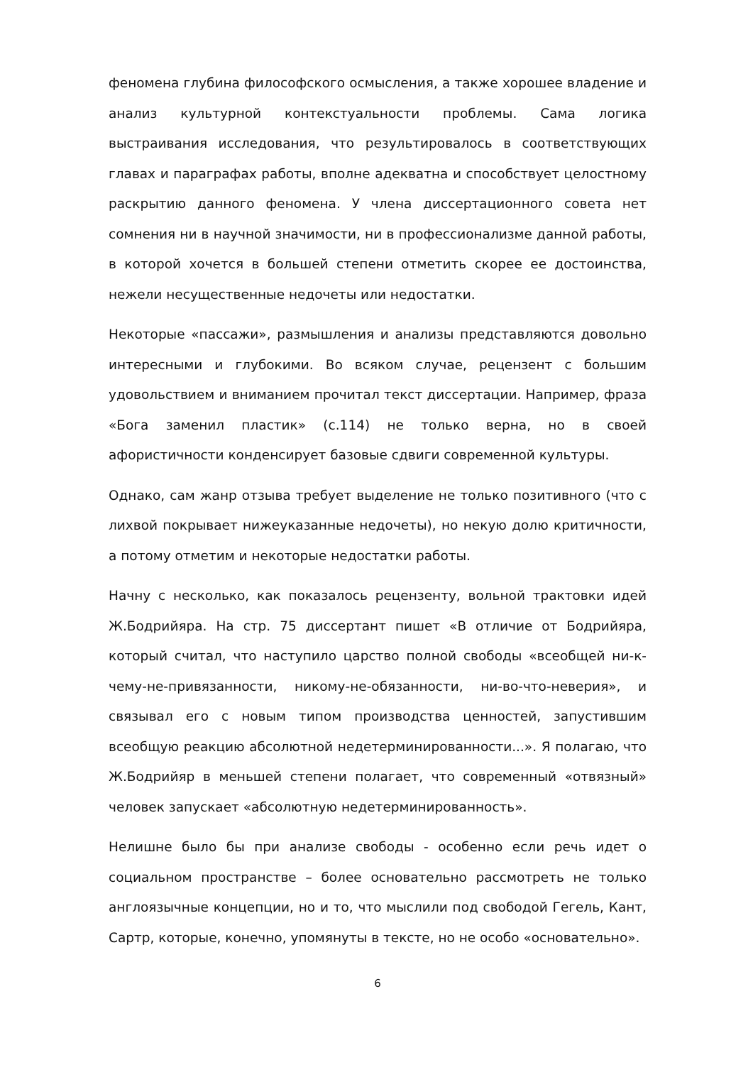феномена глубина философского осмысления, а также хорошее владение и анализ культурной контекстуальности проблемы. Сама логика выстраивания исследования, что результировалось в соответствующих главах и параграфах работы, вполне адекватна и способствует целостному раскрытию данного феномена. У члена диссертационного совета нет сомнения ни в научной значимости, ни в профессионализме данной работы, в которой хочется в большей степени отметить скорее ее достоинства, нежели несущественные недочеты или недостатки.
Некоторые «пассажи», размышления и анализы представляются довольно интересными и глубокими. Во всяком случае, рецензент с большим удовольствием и вниманием прочитал текст диссертации. Например, фраза «Бога заменил пластик» (с.114) не только верна, но в своей афористичности конденсирует базовые сдвиги современной культуры.
Однако, сам жанр отзыва требует выделение не только позитивного (что с лихвой покрывает нижеуказанные недочеты), но некую долю критичности, а потому отметим и некоторые недостатки работы.
Начну с несколько, как показалось рецензенту, вольной трактовки идей Ж.Бодрийяра. На стр. 75 диссертант пишет «В отличие от Бодрийяра, который считал, что наступило царство полной свободы «всеобщей ни-к-чему-не-привязанности, никому-не-обязанности, ни-во-что-неверия», и связывал его с новым типом производства ценностей, запустившим всеобщую реакцию абсолютной недетерминированности...». Я полагаю, что Ж.Бодрийяр в меньшей степени полагает, что современный «отвязный» человек запускает «абсолютную недетерминированность».
Нелишне было бы при анализе свободы - особенно если речь идет о социальном пространстве – более основательно рассмотреть не только англоязычные концепции, но и то, что мыслили под свободой Гегель, Кант, Сартр, которые, конечно, упомянуты в тексте, но не особо «основательно».
6